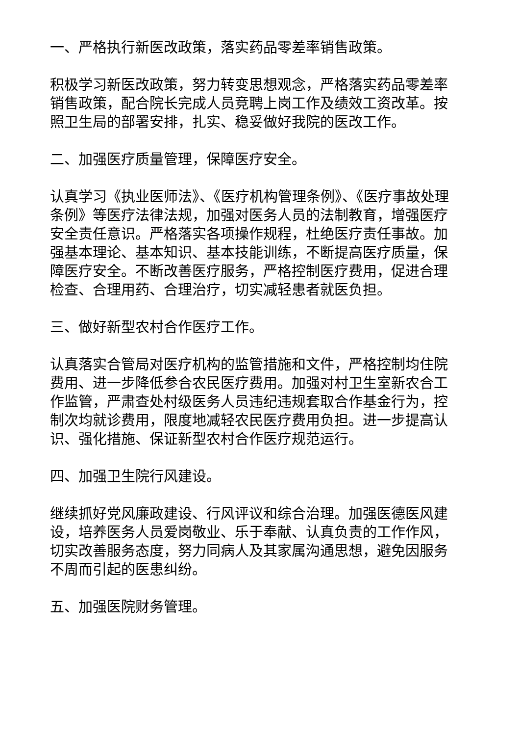一、严格执行新医改政策，落实药品零差率销售政策。
积极学习新医改政策，努力转变思想观念，严格落实药品零差率销售政策，配合院长完成人员竞聘上岗工作及绩效工资改革。按照卫生局的部署安排，扎实、稳妥做好我院的医改工作。
二、加强医疗质量管理，保障医疗安全。
认真学习《执业医师法》、《医疗机构管理条例》、《医疗事故处理条例》等医疗法律法规，加强对医务人员的法制教育，增强医疗安全责任意识。严格落实各项操作规程，杜绝医疗责任事故。加强基本理论、基本知识、基本技能训练，不断提高医疗质量，保障医疗安全。不断改善医疗服务，严格控制医疗费用，促进合理检查、合理用药、合理治疗，切实减轻患者就医负担。
三、做好新型农村合作医疗工作。
认真落实合管局对医疗机构的监管措施和文件，严格控制均住院费用、进一步降低参合农民医疗费用。加强对村卫生室新农合工作监管，严肃查处村级医务人员违纪违规套取合作基金行为，控制次均就诊费用，限度地减轻农民医疗费用负担。进一步提高认识、强化措施、保证新型农村合作医疗规范运行。
四、加强卫生院行风建设。
继续抓好党风廉政建设、行风评议和综合治理。加强医德医风建设，培养医务人员爱岗敬业、乐于奉献、认真负责的工作作风，切实改善服务态度，努力同病人及其家属沟通思想，避免因服务不周而引起的医患纠纷。
五、加强医院财务管理。